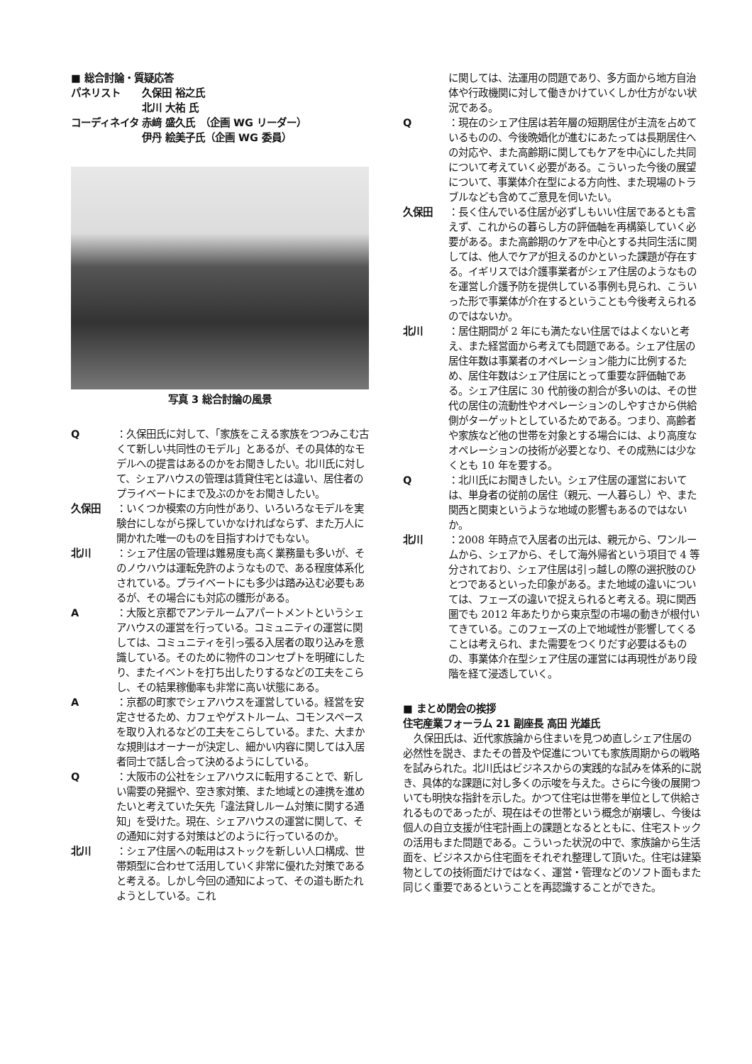■ 総合討論・質疑応答
| パネリスト | 久保田 裕之氏 |
| | 北川 大祐 氏 |
| コーディネイタ | 赤﨑 盛久氏 （企画 WG リーダー） |
| | 伊丹 絵美子氏（企画 WG 委員） |
写真 3 総合討論の風景
Q ：久保田氏に対して、「家族をこえる家族をつつみこむ古くて新しい共同性のモデル」とあるが、その具体的なモデルへの提言はあるのかをお聞きしたい。北川氏に対して、シェアハウスの管理は賃貸住宅とは違い、居住者のプライベートにまで及ぶのかをお聞きしたい。
久保田 ：いくつか模索の方向性があり、いろいろなモデルを実験台にしながら探していかなければならず、また万人に開かれた唯一のものを目指すわけでもない。
北川 ：シェア住居の管理は難易度も高く業務量も多いが、そのノウハウは運転免許のようなもので、ある程度体系化されている。プライベートにも多少は踏み込む必要もあるが、その場合にも対応の雛形がある。
A ：大阪と京都でアンテルームアパートメントというシェアハウスの運営を行っている。コミュニティの運営に関しては、コミュニティを引っ張る入居者の取り込みを意識している。そのために物件のコンセプトを明確にしたり、またイベントを打ち出したりするなどの工夫をこらし、その結果稼働率も非常に高い状態にある。
A ：京都の町家でシェアハウスを運営している。経営を安定させるため、カフェやゲストルーム、コモンスペースを取り入れるなどの工夫をこらしている。また、大まかな規則はオーナーが決定し、細かい内容に関しては入居者同士で話し合って決めるようにしている。
Q ：大阪市の公社をシェアハウスに転用することで、新しい需要の発掘や、空き家対策、また地域との連携を進めたいと考えていた矢先「違法貸しルーム対策に関する通知」を受けた。現在、シェアハウスの運営に関して、その通知に対する対策はどのように行っているのか。
北川 ：シェア住居への転用はストックを新しい人口構成、世帯類型に合わせて活用していく非常に優れた対策であると考える。しかし今回の通知によって、その道も断たれようとしている。これ
に関しては、法運用の問題であり、多方面から地方自治体や行政機関に対して働きかけていくしか仕方がない状況である。
Q ：現在のシェア住居は若年層の短期居住が主流を占めているものの、今後晩婚化が進むにあたっては長期居住への対応や、また高齢期に関してもケアを中心にした共同について考えていく必要がある。こういった今後の展望について、事業体介在型による方向性、また現場のトラブルなども含めてご意見を伺いたい。
久保田 ：長く住んでいる住居が必ずしもいい住居であるとも言えず、これからの暮らし方の評価軸を再構築していく必要がある。また高齢期のケアを中心とする共同生活に関しては、他人でケアが担えるのかといった課題が存在する。イギリスでは介護事業者がシェア住居のようなものを運営し介護予防を提供している事例も見られ、こういった形で事業体が介在するということも今後考えられるのではないか。
北川 ：居住期間が 2 年にも満たない住居ではよくないと考え、また経営面から考えても問題である。シェア住居の居住年数は事業者のオペレーション能力に比例するため、居住年数はシェア住居にとって重要な評価軸である。シェア住居に 30 代前後の割合が多いのは、その世代の居住の流動性やオペレーションのしやすさから供給側がターゲットとしているためである。つまり、高齢者や家族など他の世帯を対象とする場合には、より高度なオペレーションの技術が必要となり、その成熟には少なくとも 10 年を要する。
Q ：北川氏にお聞きしたい。シェア住居の運営においては、単身者の従前の居住（親元、一人暮らし）や、また関西と関東というような地域の影響もあるのではないか。
北川 ：2008 年時点で入居者の出元は、親元から、ワンルームから、シェアから、そして海外帰省という項目で 4 等分されており、シェア住居は引っ越しの際の選択肢のひとつであるといった印象がある。また地域の違いについては、フェーズの違いで捉えられると考える。現に関西圏でも 2012 年あたりから東京型の市場の動きが根付いてきている。このフェーズの上で地域性が影響してくることは考えられ、また需要をつくりだす必要はるものの、事業体介在型シェア住居の運営には再現性があり段階を経て浸透していく。
■ まとめ閉会の挨拶
住宅産業フォーラム 21 副座長 高田 光雄氏
久保田氏は、近代家族論から住まいを見つめ直しシェア住居の必然性を説き、またその普及や促進についても家族周期からの戦略を試みられた。北川氏はビジネスからの実践的な試みを体系的に説き、具体的な課題に対し多くの示唆を与えた。さらに今後の展開ついても明快な指針を示した。かつて住宅は世帯を単位として供給されるものであったが、現在はその世帯という概念が崩壊し、今後は個人の自立支援が住宅計画上の課題となるとともに、住宅ストックの活用もまた問題である。こういった状況の中で、家族論から生活面を、ビジネスから住宅面をそれぞれ整理して頂いた。住宅は建築物としての技術面だけではなく、運営・管理などのソフト面もまた同じく重要であるということを再認識することができた。